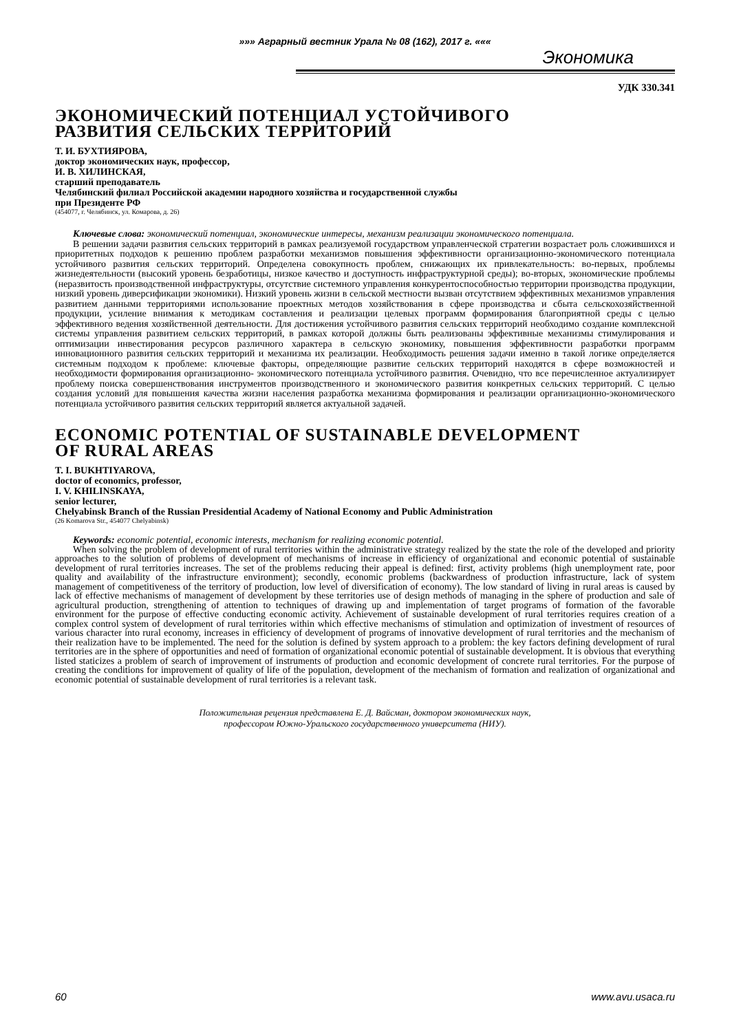»»» Аграрный вестник Урала № 08 (162), 2017 г. «««
Экономика
УДК 330.341
ЭКОНОМИЧЕСКИЙ ПОТЕНЦИАЛ УСТОЙЧИВОГО
РАЗВИТИЯ СЕЛЬСКИХ ТЕРРИТОРИЙ
Т. И. БУХТИЯРОВА,
доктор экономических наук, профессор,
И. В. ХИЛИНСКАЯ,
старший преподаватель
Челябинский филиал Российской академии народного хозяйства и государственной службы
при Президенте РФ
(454077, г. Челябинск, ул. Комарова, д. 26)
Ключевые слова: экономический потенциал, экономические интересы, механизм реализации экономического потенциала.
В решении задачи развития сельских территорий в рамках реализуемой государством управленческой стратегии возрастает роль сложившихся и приоритетных подходов к решению проблем разработки механизмов повышения эффективности организационно-экономического потенциала устойчивого развития сельских территорий. Определена совокупность проблем, снижающих их привлекательность: во-первых, проблемы жизнедеятельности (высокий уровень безработицы, низкое качество и доступность инфраструктурной среды); во-вторых, экономические проблемы (неразвитость производственной инфраструктуры, отсутствие системного управления конкурентоспособностью территории производства продукции, низкий уровень диверсификации экономики). Низкий уровень жизни в сельской местности вызван отсутствием эффективных механизмов управления развитием данными территориями использование проектных методов хозяйствования в сфере производства и сбыта сельскохозяйственной продукции, усиление внимания к методикам составления и реализации целевых программ формирования благоприятной среды с целью эффективного ведения хозяйственной деятельности. Для достижения устойчивого развития сельских территорий необходимо создание комплексной системы управления развитием сельских территорий, в рамках которой должны быть реализованы эффективные механизмы стимулирования и оптимизации инвестирования ресурсов различного характера в сельскую экономику, повышения эффективности разработки программ инновационного развития сельских территорий и механизма их реализации. Необходимость решения задачи именно в такой логике определяется системным подходом к проблеме: ключевые факторы, определяющие развитие сельских территорий находятся в сфере возможностей и необходимости формирования организационно- экономического потенциала устойчивого развития. Очевидно, что все перечисленное актуализирует проблему поиска совершенствования инструментов производственного и экономического развития конкретных сельских территорий. С целью создания условий для повышения качества жизни населения разработка механизма формирования и реализации организационно-экономического потенциала устойчивого развития сельских территорий является актуальной задачей.
ECONOMIC POTENTIAL OF SUSTAINABLE DEVELOPMENT
OF RURAL AREAS
T. I. BUKHTIYAROVA,
doctor of economics, professor,
I. V. KHILINSKAYA,
senior lecturer,
Chelyabinsk Branch of the Russian Presidential Academy of National Economy and Public Administration
(26 Komarova Str., 454077 Chelyabinsk)
Keywords: economic potential, economic interests, mechanism for realizing economic potential.
When solving the problem of development of rural territories within the administrative strategy realized by the state the role of the developed and priority approaches to the solution of problems of development of mechanisms of increase in efficiency of organizational and economic potential of sustainable development of rural territories increases. The set of the problems reducing their appeal is defined: first, activity problems (high unemployment rate, poor quality and availability of the infrastructure environment); secondly, economic problems (backwardness of production infrastructure, lack of system management of competitiveness of the territory of production, low level of diversification of economy). The low standard of living in rural areas is caused by lack of effective mechanisms of management of development by these territories use of design methods of managing in the sphere of production and sale of agricultural production, strengthening of attention to techniques of drawing up and implementation of target programs of formation of the favorable environment for the purpose of effective conducting economic activity. Achievement of sustainable development of rural territories requires creation of a complex control system of development of rural territories within which effective mechanisms of stimulation and optimization of investment of resources of various character into rural economy, increases in efficiency of development of programs of innovative development of rural territories and the mechanism of their realization have to be implemented. The need for the solution is defined by system approach to a problem: the key factors defining development of rural territories are in the sphere of opportunities and need of formation of organizational economic potential of sustainable development. It is obvious that everything listed staticizes a problem of search of improvement of instruments of production and economic development of concrete rural territories. For the purpose of creating the conditions for improvement of quality of life of the population, development of the mechanism of formation and realization of organizational and economic potential of sustainable development of rural territories is a relevant task.
Положительная рецензия представлена Е. Д. Вайсман, доктором экономических наук,
профессором Южно-Уральского государственного университета (НИУ).
60 www.avu.usaca.ru